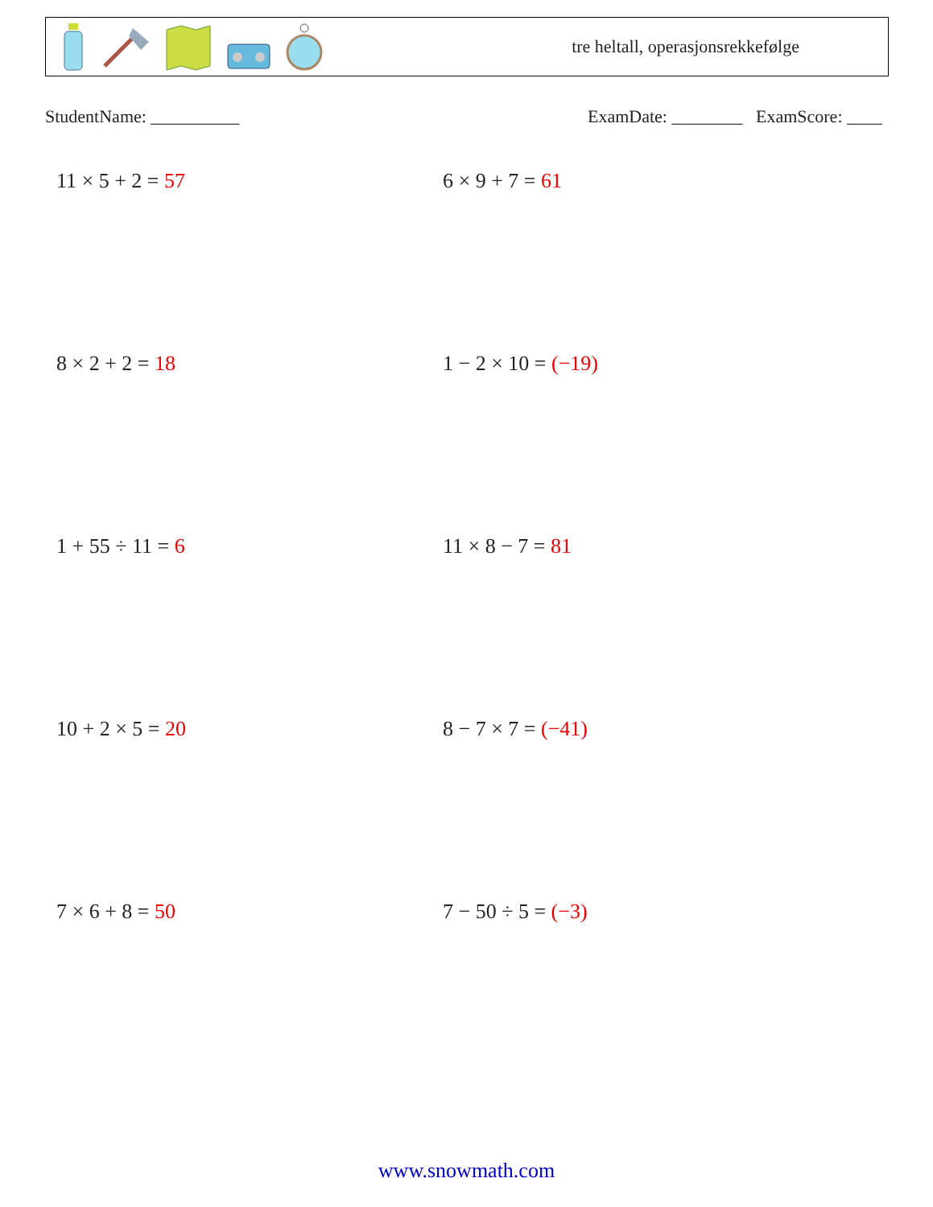tre heltall, operasjonsrekkefølge
StudentName: __________ ExamDate: ________ ExamScore: ____
11 × 5 + 2 = 57
6 × 9 + 7 = 61
8 × 2 + 2 = 18
1 − 2 × 10 = (−19)
1 + 55 ÷ 11 = 6
11 × 8 − 7 = 81
10 + 2 × 5 = 20
8 − 7 × 7 = (−41)
7 × 6 + 8 = 50
7 − 50 ÷ 5 = (−3)
www.snowmath.com